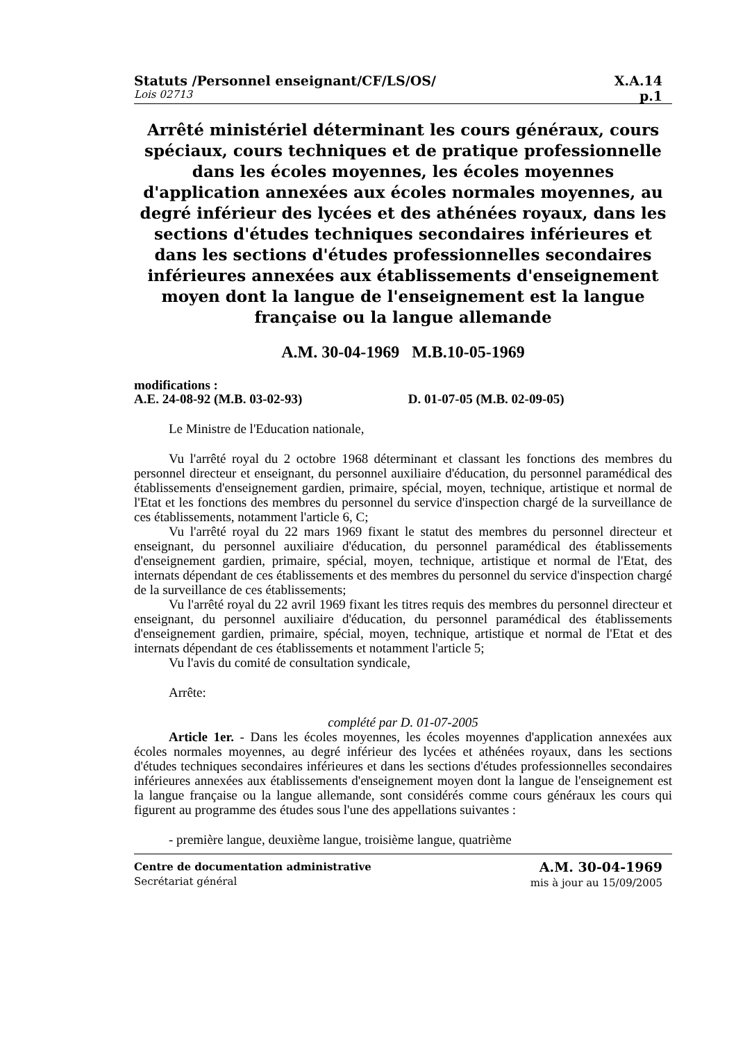Statuts /Personnel enseignant/CF/LS/OS/ X.A.14
Lois 02713 p.1
Arrêté ministériel déterminant les cours généraux, cours spéciaux, cours techniques et de pratique professionnelle dans les écoles moyennes, les écoles moyennes d'application annexées aux écoles normales moyennes, au degré inférieur des lycées et des athénées royaux, dans les sections d'études techniques secondaires inférieures et dans les sections d'études professionnelles secondaires inférieures annexées aux établissements d'enseignement moyen dont la langue de l'enseignement est la langue française ou la langue allemande
A.M. 30-04-1969 M.B.10-05-1969
modifications :
A.E. 24-08-92 (M.B. 03-02-93) D. 01-07-05 (M.B. 02-09-05)
Le Ministre de l'Education nationale,
Vu l'arrêté royal du 2 octobre 1968 déterminant et classant les fonctions des membres du personnel directeur et enseignant, du personnel auxiliaire d'éducation, du personnel paramédical des établissements d'enseignement gardien, primaire, spécial, moyen, technique, artistique et normal de l'Etat et les fonctions des membres du personnel du service d'inspection chargé de la surveillance de ces établissements, notamment l'article 6, C;
Vu l'arrêté royal du 22 mars 1969 fixant le statut des membres du personnel directeur et enseignant, du personnel auxiliaire d'éducation, du personnel paramédical des établissements d'enseignement gardien, primaire, spécial, moyen, technique, artistique et normal de l'Etat, des internats dépendant de ces établissements et des membres du personnel du service d'inspection chargé de la surveillance de ces établissements;
Vu l'arrêté royal du 22 avril 1969 fixant les titres requis des membres du personnel directeur et enseignant, du personnel auxiliaire d'éducation, du personnel paramédical des établissements d'enseignement gardien, primaire, spécial, moyen, technique, artistique et normal de l'Etat et des internats dépendant de ces établissements et notamment l'article 5;
Vu l'avis du comité de consultation syndicale,
Arrête:
complété par D. 01-07-2005
Article 1er. - Dans les écoles moyennes, les écoles moyennes d'application annexées aux écoles normales moyennes, au degré inférieur des lycées et athénées royaux, dans les sections d'études techniques secondaires inférieures et dans les sections d'études professionnelles secondaires inférieures annexées aux établissements d'enseignement moyen dont la langue de l'enseignement est la langue française ou la langue allemande, sont considérés comme cours généraux les cours qui figurent au programme des études sous l'une des appellations suivantes :
- première langue, deuxième langue, troisième langue, quatrième
Centre de documentation administrative
Secrétariat général
A.M. 30-04-1969
mis à jour au 15/09/2005